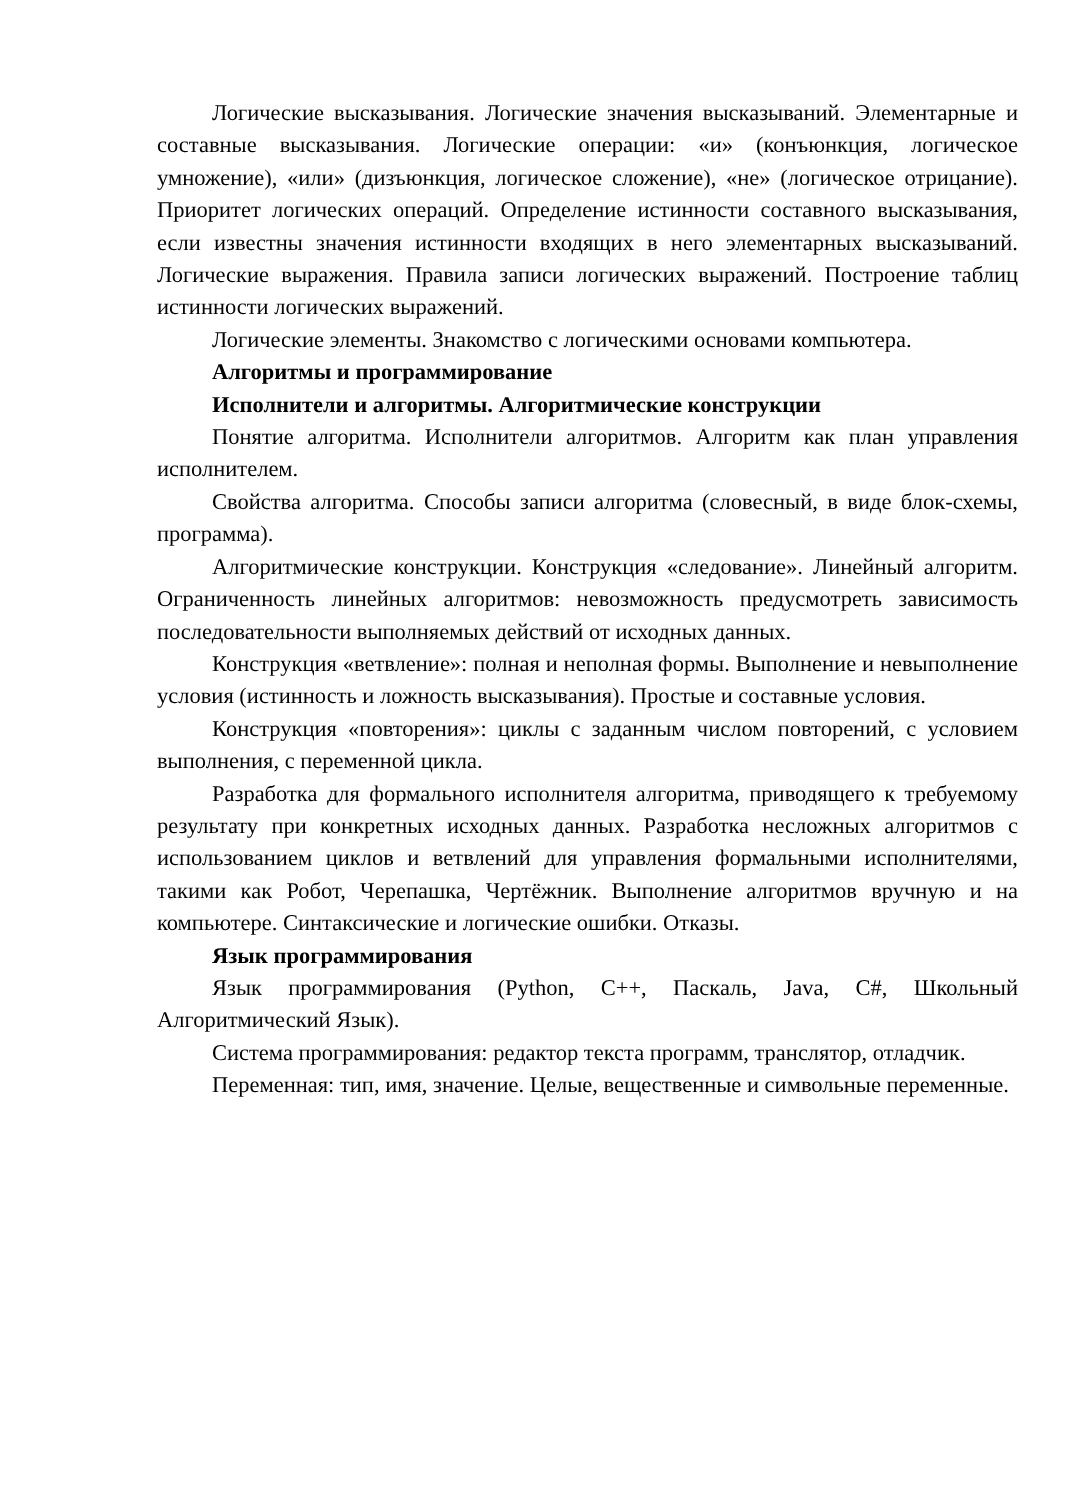Логические высказывания. Логические значения высказываний. Элементарные и составные высказывания. Логические операции: «и» (конъюнкция, логическое умножение), «или» (дизъюнкция, логическое сложение), «не» (логическое отрицание). Приоритет логических операций. Определение истинности составного высказывания, если известны значения истинности входящих в него элементарных высказываний. Логические выражения. Правила записи логических выражений. Построение таблиц истинности логических выражений.
Логические элементы. Знакомство с логическими основами компьютера.
Алгоритмы и программирование
Исполнители и алгоритмы. Алгоритмические конструкции
Понятие алгоритма. Исполнители алгоритмов. Алгоритм как план управления исполнителем.
Свойства алгоритма. Способы записи алгоритма (словесный, в виде блок-схемы, программа).
Алгоритмические конструкции. Конструкция «следование». Линейный алгоритм. Ограниченность линейных алгоритмов: невозможность предусмотреть зависимость последовательности выполняемых действий от исходных данных.
Конструкция «ветвление»: полная и неполная формы. Выполнение и невыполнение условия (истинность и ложность высказывания). Простые и составные условия.
Конструкция «повторения»: циклы с заданным числом повторений, с условием выполнения, с переменной цикла.
Разработка для формального исполнителя алгоритма, приводящего к требуемому результату при конкретных исходных данных. Разработка несложных алгоритмов с использованием циклов и ветвлений для управления формальными исполнителями, такими как Робот, Черепашка, Чертёжник. Выполнение алгоритмов вручную и на компьютере. Синтаксические и логические ошибки. Отказы.
Язык программирования
Язык программирования (Python, C++, Паскаль, Java, C#, Школьный Алгоритмический Язык).
Система программирования: редактор текста программ, транслятор, отладчик.
Переменная: тип, имя, значение. Целые, вещественные и символьные переменные.